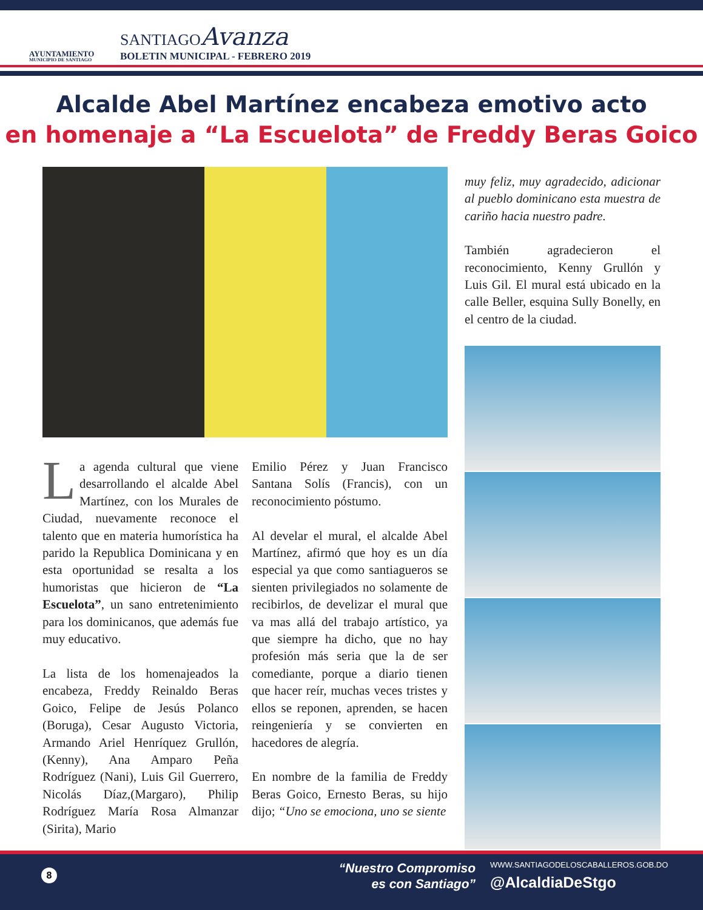AYUNTAMIENTO
MUNICIPIO DE SANTIAGO
SANTIAGOAvanza
BOLETIN MUNICIPAL - FEBRERO 2019
Alcalde Abel Martínez encabeza emotivo acto
en homenaje a “La Escuelota” de Freddy Beras Goico
La agenda cultural que viene desarrollando el alcalde Abel Martínez, con los Murales de Ciudad, nuevamente reconoce el talento que en materia humorística ha parido la Republica Dominicana y en esta oportunidad se resalta a los humoristas que hicieron de “La Escuelota”, un sano entretenimiento para los dominicanos, que además fue muy educativo.
La lista de los homenajeados la encabeza, Freddy Reinaldo Beras Goico, Felipe de Jesús Polanco (Boruga), Cesar Augusto Victoria, Armando Ariel Henríquez Grullón,(Kenny), Ana Amparo Peña Rodríguez (Nani), Luis Gil Guerrero, Nicolás Díaz,(Margaro), Philip Rodríguez María Rosa Almanzar (Sirita), Mario
Emilio Pérez y Juan Francisco Santana Solís (Francis), con un reconocimiento póstumo.
Al develar el mural, el alcalde Abel Martínez, afirmó que hoy es un día especial ya que como santiagueros se sienten privilegiados no solamente de recibirlos, de develizar el mural que va mas allá del trabajo artístico, ya que siempre ha dicho, que no hay profesión más seria que la de ser comediante, porque a diario tienen que hacer reír, muchas veces tristes y ellos se reponen, aprenden, se hacen reingeniería y se convierten en hacedores de alegría.
En nombre de la familia de Freddy Beras Goico, Ernesto Beras, su hijo dijo; “Uno se emociona, uno se siente
muy feliz, muy agradecido, adicionar al pueblo dominicano esta muestra de cariño hacia nuestro padre.
También agradecieron el reconocimiento, Kenny Grullón y Luis Gil. El mural está ubicado en la calle Beller, esquina Sully Bonelly, en el centro de la ciudad.
8
“Nuestro Compromiso
es con Santiago”
WWW.SANTIAGODELOSCABALLEROS.GOB.DO
@AlcaldiaDeStgo